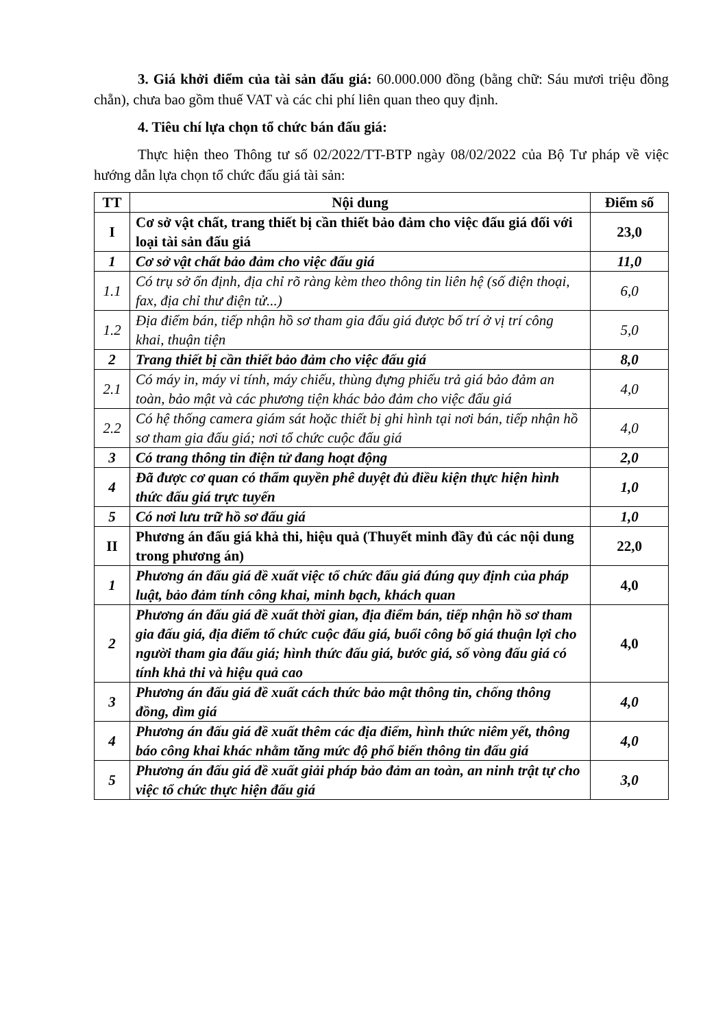3. Giá khởi điểm của tài sản đấu giá: 60.000.000 đồng (bằng chữ: Sáu mươi triệu đồng chẵn), chưa bao gồm thuế VAT và các chi phí liên quan theo quy định.
4. Tiêu chí lựa chọn tổ chức bán đấu giá:
Thực hiện theo Thông tư số 02/2022/TT-BTP ngày 08/02/2022 của Bộ Tư pháp về việc hướng dẫn lựa chọn tổ chức đấu giá tài sản:
| TT | Nội dung | Điểm số |
| --- | --- | --- |
| I | Cơ sở vật chất, trang thiết bị cần thiết bảo đảm cho việc đấu giá đối với loại tài sản đấu giá | 23,0 |
| 1 | Cơ sở vật chất bảo đảm cho việc đấu giá | 11,0 |
| 1.1 | Có trụ sở ổn định, địa chỉ rõ ràng kèm theo thông tin liên hệ (số điện thoại, fax, địa chỉ thư điện tử...) | 6,0 |
| 1.2 | Địa điểm bán, tiếp nhận hồ sơ tham gia đấu giá được bố trí ở vị trí công khai, thuận tiện | 5,0 |
| 2 | Trang thiết bị cần thiết bảo đảm cho việc đấu giá | 8,0 |
| 2.1 | Có máy in, máy vi tính, máy chiếu, thùng đựng phiếu trả giá bảo đảm an toàn, bảo mật và các phương tiện khác bảo đảm cho việc đấu giá | 4,0 |
| 2.2 | Có hệ thống camera giám sát hoặc thiết bị ghi hình tại nơi bán, tiếp nhận hồ sơ tham gia đấu giá; nơi tổ chức cuộc đấu giá | 4,0 |
| 3 | Có trang thông tin điện tử đang hoạt động | 2,0 |
| 4 | Đã được cơ quan có thẩm quyền phê duyệt đủ điều kiện thực hiện hình thức đấu giá trực tuyến | 1,0 |
| 5 | Có nơi lưu trữ hồ sơ đấu giá | 1,0 |
| II | Phương án đấu giá khả thi, hiệu quả (Thuyết minh đầy đủ các nội dung trong phương án) | 22,0 |
| 1 | Phương án đấu giá đề xuất việc tổ chức đấu giá đúng quy định của pháp luật, bảo đảm tính công khai, minh bạch, khách quan | 4,0 |
| 2 | Phương án đấu giá đề xuất thời gian, địa điểm bán, tiếp nhận hồ sơ tham gia đấu giá, địa điểm tổ chức cuộc đấu giá, buổi công bố giá thuận lợi cho người tham gia đấu giá; hình thức đấu giá, bước giá, số vòng đấu giá có tính khả thi và hiệu quả cao | 4,0 |
| 3 | Phương án đấu giá đề xuất cách thức bảo mật thông tin, chống thông đồng, dìm giá | 4,0 |
| 4 | Phương án đấu giá đề xuất thêm các địa điểm, hình thức niêm yết, thông báo công khai khác nhằm tăng mức độ phổ biến thông tin đấu giá | 4,0 |
| 5 | Phương án đấu giá đề xuất giải pháp bảo đảm an toàn, an ninh trật tự cho việc tổ chức thực hiện đấu giá | 3,0 |